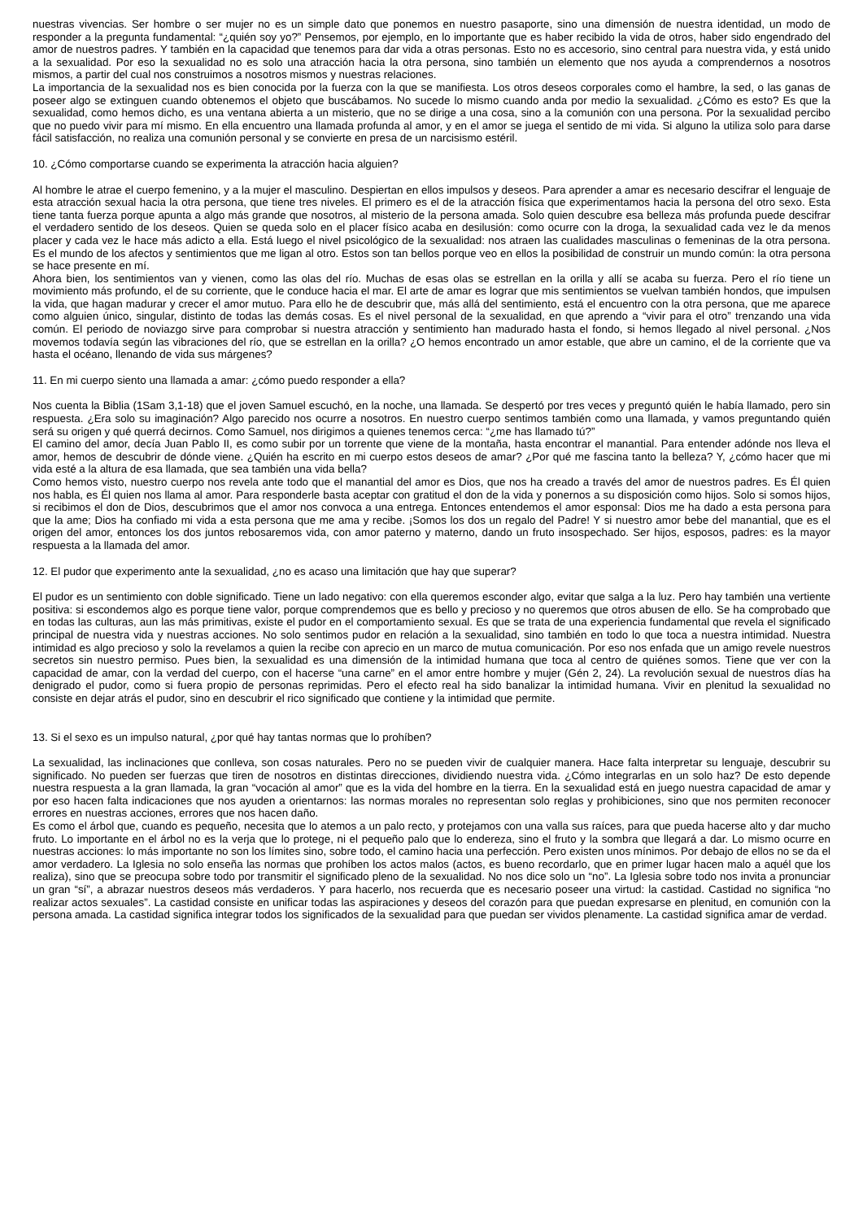nuestras vivencias. Ser hombre o ser mujer no es un simple dato que ponemos en nuestro pasaporte, sino una dimensión de nuestra identidad, un modo de responder a la pregunta fundamental: “¿quién soy yo?” Pensemos, por ejemplo, en lo importante que es haber recibido la vida de otros, haber sido engendrado del amor de nuestros padres. Y también en la capacidad que tenemos para dar vida a otras personas. Esto no es accesorio, sino central para nuestra vida, y está unido a la sexualidad. Por eso la sexualidad no es solo una atracción hacia la otra persona, sino también un elemento que nos ayuda a comprendernos a nosotros mismos, a partir del cual nos construimos a nosotros mismos y nuestras relaciones.
La importancia de la sexualidad nos es bien conocida por la fuerza con la que se manifiesta. Los otros deseos corporales como el hambre, la sed, o las ganas de poseer algo se extinguen cuando obtenemos el objeto que buscábamos. No sucede lo mismo cuando anda por medio la sexualidad. ¿Cómo es esto? Es que la sexualidad, como hemos dicho, es una ventana abierta a un misterio, que no se dirige a una cosa, sino a la comunión con una persona. Por la sexualidad percibo que no puedo vivir para mí mismo. En ella encuentro una llamada profunda al amor, y en el amor se juega el sentido de mi vida. Si alguno la utiliza solo para darse fácil satisfacción, no realiza una comunión personal y se convierte en presa de un narcisismo estéril.
10. ¿Cómo comportarse cuando se experimenta la atracción hacia alguien?
Al hombre le atrae el cuerpo femenino, y a la mujer el masculino. Despiertan en ellos impulsos y deseos. Para aprender a amar es necesario descifrar el lenguaje de esta atracción sexual hacia la otra persona, que tiene tres niveles. El primero es el de la atracción física que experimentamos hacia la persona del otro sexo. Esta tiene tanta fuerza porque apunta a algo más grande que nosotros, al misterio de la persona amada. Solo quien descubre esa belleza más profunda puede descifrar el verdadero sentido de los deseos. Quien se queda solo en el placer físico acaba en desilusión: como ocurre con la droga, la sexualidad cada vez le da menos placer y cada vez le hace más adicto a ella. Está luego el nivel psicológico de la sexualidad: nos atraen las cualidades masculinas o femeninas de la otra persona. Es el mundo de los afectos y sentimientos que me ligan al otro. Estos son tan bellos porque veo en ellos la posibilidad de construir un mundo común: la otra persona se hace presente en mí.
Ahora bien, los sentimientos van y vienen, como las olas del río. Muchas de esas olas se estrellan en la orilla y allí se acaba su fuerza. Pero el río tiene un movimiento más profundo, el de su corriente, que le conduce hacia el mar. El arte de amar es lograr que mis sentimientos se vuelvan también hondos, que impulsen la vida, que hagan madurar y crecer el amor mutuo. Para ello he de descubrir que, más allá del sentimiento, está el encuentro con la otra persona, que me aparece como alguien único, singular, distinto de todas las demás cosas. Es el nivel personal de la sexualidad, en que aprendo a “vivir para el otro” trenzando una vida común. El periodo de noviazgo sirve para comprobar si nuestra atracción y sentimiento han madurado hasta el fondo, si hemos llegado al nivel personal. ¿Nos movemos todavía según las vibraciones del río, que se estrellan en la orilla? ¿O hemos encontrado un amor estable, que abre un camino, el de la corriente que va hasta el océano, llenando de vida sus márgenes?
11. En mi cuerpo siento una llamada a amar: ¿cómo puedo responder a ella?
Nos cuenta la Biblia (1Sam 3,1-18) que el joven Samuel escuchó, en la noche, una llamada. Se despertó por tres veces y preguntó quién le había llamado, pero sin respuesta. ¿Era solo su imaginación? Algo parecido nos ocurre a nosotros. En nuestro cuerpo sentimos también como una llamada, y vamos preguntando quién será su origen y qué querrá decirnos. Como Samuel, nos dirigimos a quienes tenemos cerca: “¿me has llamado tú?”
El camino del amor, decía Juan Pablo II, es como subir por un torrente que viene de la montaña, hasta encontrar el manantial. Para entender adónde nos lleva el amor, hemos de descubrir de dónde viene. ¿Quién ha escrito en mi cuerpo estos deseos de amar? ¿Por qué me fascina tanto la belleza? Y, ¿cómo hacer que mi vida esté a la altura de esa llamada, que sea también una vida bella?
Como hemos visto, nuestro cuerpo nos revela ante todo que el manantial del amor es Dios, que nos ha creado a través del amor de nuestros padres. Es Él quien nos habla, es Él quien nos llama al amor. Para responderle basta aceptar con gratitud el don de la vida y ponernos a su disposición como hijos. Solo si somos hijos, si recibimos el don de Dios, descubrimos que el amor nos convoca a una entrega. Entonces entendemos el amor esponsal: Dios me ha dado a esta persona para que la ame; Dios ha confiado mi vida a esta persona que me ama y recibe. ¡Somos los dos un regalo del Padre! Y si nuestro amor bebe del manantial, que es el origen del amor, entonces los dos juntos rebosaremos vida, con amor paterno y materno, dando un fruto insospechado. Ser hijos, esposos, padres: es la mayor respuesta a la llamada del amor.
12. El pudor que experimento ante la sexualidad, ¿no es acaso una limitación que hay que superar?
El pudor es un sentimiento con doble significado. Tiene un lado negativo: con ella queremos esconder algo, evitar que salga a la luz. Pero hay también una vertiente positiva: si escondemos algo es porque tiene valor, porque comprendemos que es bello y precioso y no queremos que otros abusen de ello. Se ha comprobado que en todas las culturas, aun las más primitivas, existe el pudor en el comportamiento sexual. Es que se trata de una experiencia fundamental que revela el significado principal de nuestra vida y nuestras acciones. No solo sentimos pudor en relación a la sexualidad, sino también en todo lo que toca a nuestra intimidad. Nuestra intimidad es algo precioso y solo la revelamos a quien la recibe con aprecio en un marco de mutua comunicación. Por eso nos enfada que un amigo revele nuestros secretos sin nuestro permiso. Pues bien, la sexualidad es una dimensión de la intimidad humana que toca al centro de quiénes somos. Tiene que ver con la capacidad de amar, con la verdad del cuerpo, con el hacerse “una carne” en el amor entre hombre y mujer (Gén 2, 24). La revolución sexual de nuestros días ha denigrado el pudor, como si fuera propio de personas reprimidas. Pero el efecto real ha sido banalizar la intimidad humana. Vivir en plenitud la sexualidad no consiste en dejar atrás el pudor, sino en descubrir el rico significado que contiene y la intimidad que permite.
13. Si el sexo es un impulso natural, ¿por qué hay tantas normas que lo prohíben?
La sexualidad, las inclinaciones que conlleva, son cosas naturales. Pero no se pueden vivir de cualquier manera. Hace falta interpretar su lenguaje, descubrir su significado. No pueden ser fuerzas que tiren de nosotros en distintas direcciones, dividiendo nuestra vida. ¿Cómo integrarlas en un solo haz? De esto depende nuestra respuesta a la gran llamada, la gran “vocación al amor” que es la vida del hombre en la tierra. En la sexualidad está en juego nuestra capacidad de amar y por eso hacen falta indicaciones que nos ayuden a orientarnos: las normas morales no representan solo reglas y prohibiciones, sino que nos permiten reconocer errores en nuestras acciones, errores que nos hacen daño.
Es como el árbol que, cuando es pequeño, necesita que lo atemos a un palo recto, y protejamos con una valla sus raíces, para que pueda hacerse alto y dar mucho fruto. Lo importante en el árbol no es la verja que lo protege, ni el pequeño palo que lo endereza, sino el fruto y la sombra que llegará a dar. Lo mismo ocurre en nuestras acciones: lo más importante no son los límites sino, sobre todo, el camino hacia una perfección. Pero existen unos mínimos. Por debajo de ellos no se da el amor verdadero. La Iglesia no solo enseña las normas que prohíben los actos malos (actos, es bueno recordarlo, que en primer lugar hacen malo a aquél que los realiza), sino que se preocupa sobre todo por transmitir el significado pleno de la sexualidad. No nos dice solo un “no”. La Iglesia sobre todo nos invita a pronunciar un gran “sí”, a abrazar nuestros deseos más verdaderos. Y para hacerlo, nos recuerda que es necesario poseer una virtud: la castidad. Castidad no significa “no realizar actos sexuales”. La castidad consiste en unificar todas las aspiraciones y deseos del corazón para que puedan expresarse en plenitud, en comunión con la persona amada. La castidad significa integrar todos los significados de la sexualidad para que puedan ser vividos plenamente. La castidad significa amar de verdad.